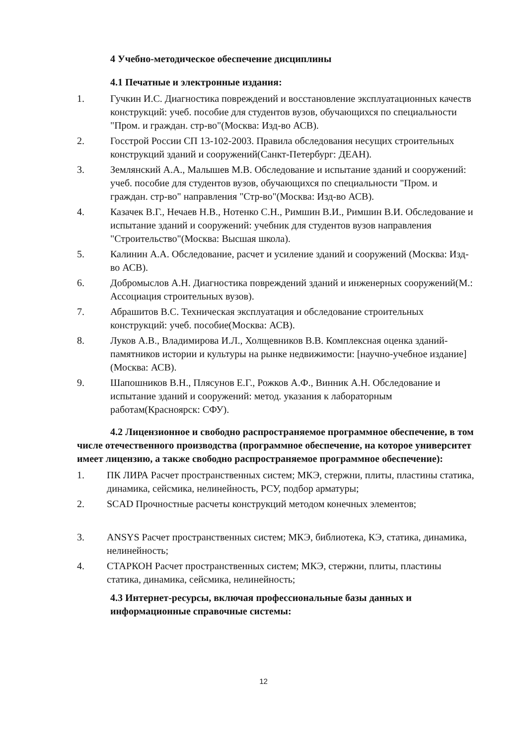4 Учебно-методическое обеспечение дисциплины
4.1 Печатные и электронные издания:
1. Гучкин И.С. Диагностика повреждений и восстановление эксплуатационных качеств конструкций: учеб. пособие для студентов вузов, обучающихся по специальности "Пром. и граждан. стр-во"(Москва: Изд-во АСВ).
2. Госстрой России СП 13-102-2003. Правила обследования несущих строительных конструкций зданий и сооружений(Санкт-Петербург: ДЕАН).
3. Землянский А.А., Малышев М.В. Обследование и испытание зданий и сооружений: учеб. пособие для студентов вузов, обучающихся по специальности "Пром. и граждан. стр-во" направления "Стр-во"(Москва: Изд-во АСВ).
4. Казачек В.Г., Нечаев Н.В., Нотенко С.Н., Римшин В.И., Римшин В.И. Обследование и испытание зданий и сооружений: учебник для студентов вузов направления "Строительство"(Москва: Высшая школа).
5. Калинин А.А. Обследование, расчет и усиление зданий и сооружений (Москва: Изд-во АСВ).
6. Добромыслов А.Н. Диагностика повреждений зданий и инженерных сооружений(М.: Ассоциация строительных вузов).
7. Абрашитов В.С. Техническая эксплуатация и обследование строительных конструкций: учеб. пособие(Москва: АСВ).
8. Луков А.В., Владимирова И.Л., Холщевников В.В. Комплексная оценка зданий-памятников истории и культуры на рынке недвижимости: [научно-учебное издание](Москва: АСВ).
9. Шапошников В.Н., Плясунов Е.Г., Рожков А.Ф., Винник А.Н. Обследование и испытание зданий и сооружений: метод. указания к лабораторным работам(Красноярск: СФУ).
4.2 Лицензионное и свободно распространяемое программное обеспечение, в том числе отечественного производства (программное обеспечение, на которое университет имеет лицензию, а также свободно распространяемое программное обеспечение):
1. ПК ЛИРА Расчет пространственных систем; МКЭ, стержни, плиты, пластины статика, динамика, сейсмика, нелинейность, РСУ, подбор арматуры;
2. SCAD Прочностные расчеты конструкций методом конечных элементов;
3. ANSYS Расчет пространственных систем; МКЭ, библиотека, КЭ, статика, динамика, нелинейность;
4. СТАРКОН Расчет пространственных систем; МКЭ, стержни, плиты, пластины статика, динамика, сейсмика, нелинейность;
4.3 Интернет-ресурсы, включая профессиональные базы данных и информационные справочные системы:
12